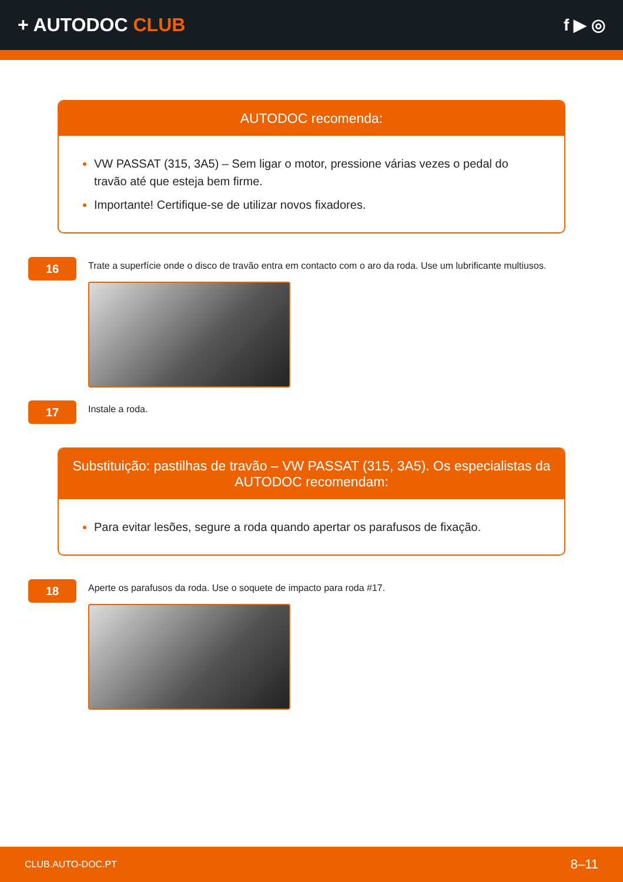+ AUTODOC CLUB f ▶ ◎
AUTODOC recomenda:
VW PASSAT (315, 3A5) – Sem ligar o motor, pressione várias vezes o pedal do travão até que esteja bem firme.
Importante! Certifique-se de utilizar novos fixadores.
16
Trate a superfície onde o disco de travão entra em contacto com o aro da roda. Use um lubrificante multiusos.
17
Instale a roda.
Substituição: pastilhas de travão – VW PASSAT (315, 3A5). Os especialistas da AUTODOC recomendam:
Para evitar lesões, segure a roda quando apertar os parafusos de fixação.
18
Aperte os parafusos da roda. Use o soquete de impacto para roda #17.
CLUB.AUTO-DOC.PT 8–11